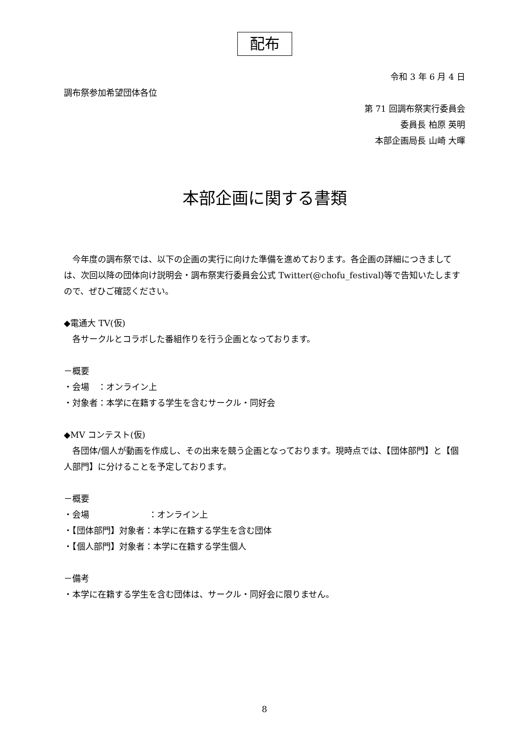配布
令和 3 年 6 月 4 日
調布祭参加希望団体各位
第 71 回調布祭実行委員会
委員長 柏原 英明
本部企画局長 山崎 大暉
本部企画に関する書類
　今年度の調布祭では、以下の企画の実行に向けた準備を進めております。各企画の詳細につきましては、次回以降の団体向け説明会・調布祭実行委員会公式 Twitter(@chofu_festival)等で告知いたしますので、ぜひご確認ください。
◆電通大 TV(仮)
　各サークルとコラボした番組作りを行う企画となっております。
－概要
・会場　：オンライン上
・対象者：本学に在籍する学生を含むサークル・同好会
◆MV コンテスト(仮)
　各団体/個人が動画を作成し、その出来を競う企画となっております。現時点では、【団体部門】と【個人部門】に分けることを予定しております。
－概要
・会場　　　　　　　：オンライン上
・【団体部門】対象者：本学に在籍する学生を含む団体
・【個人部門】対象者：本学に在籍する学生個人
－備考
・本学に在籍する学生を含む団体は、サークル・同好会に限りません。
8